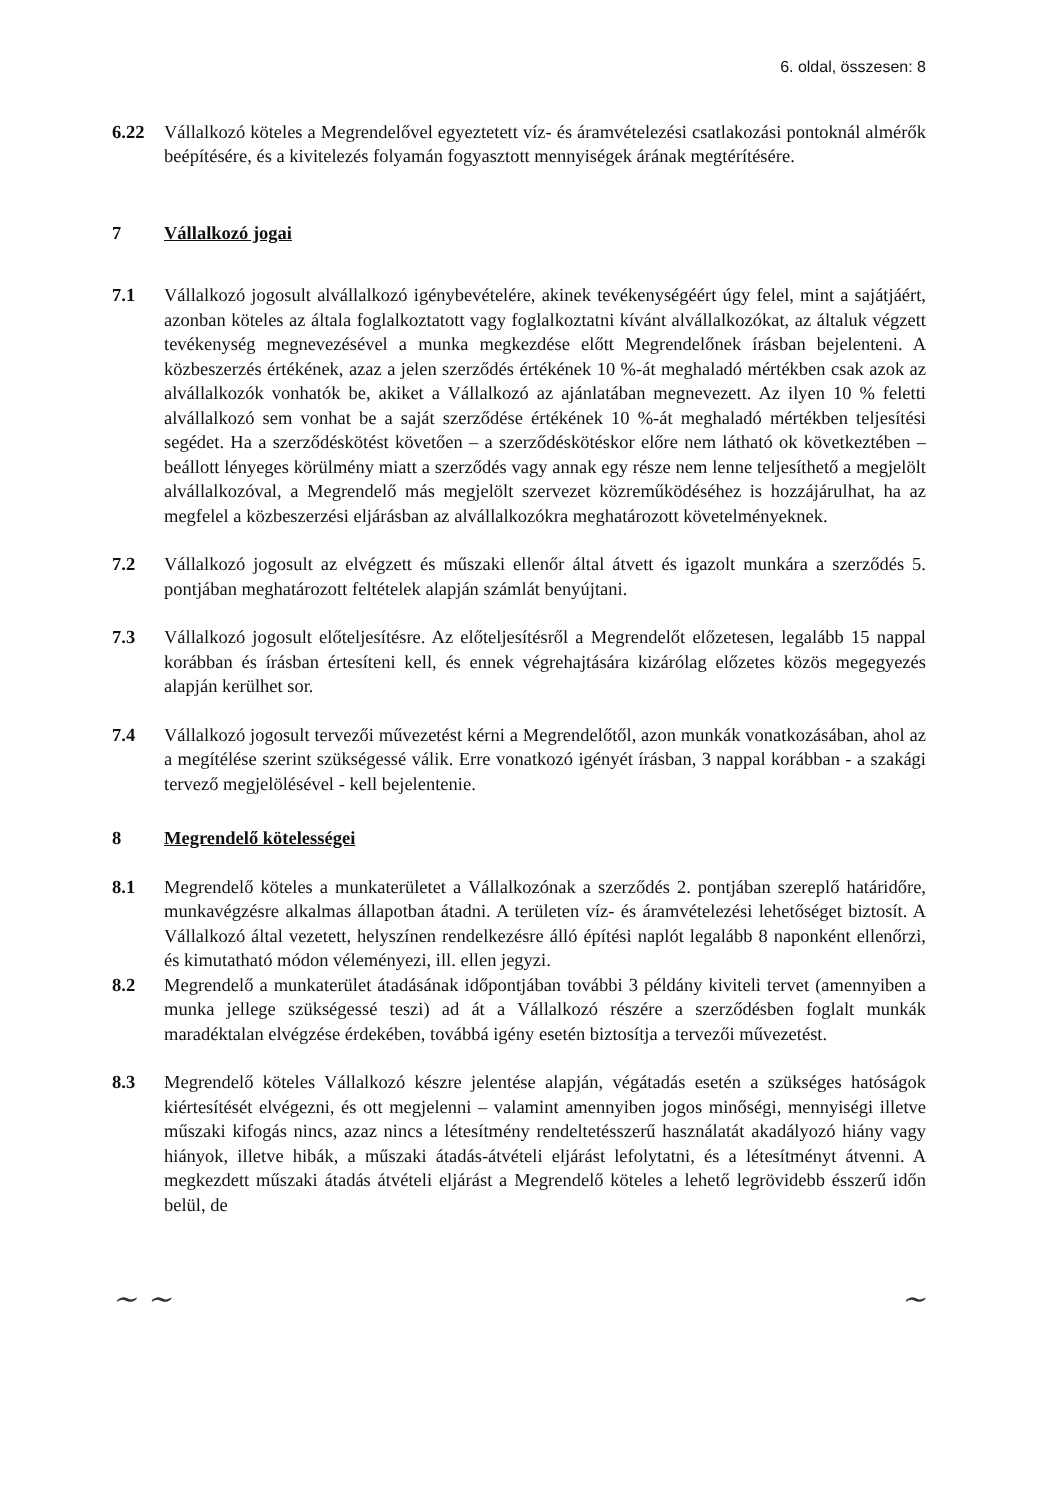6. oldal, összesen: 8
6.22 Vállalkozó köteles a Megrendelővel egyeztetett víz- és áramvételezési csatlakozási pontoknál almérők beépítésére, és a kivitelezés folyamán fogyasztott mennyiségek árának megtérítésére.
7 Vállalkozó jogai
7.1 Vállalkozó jogosult alvállalkozó igénybevételére, akinek tevékenységéért úgy felel, mint a sajátjáért, azonban köteles az általa foglalkoztatott vagy foglalkoztatni kívánt alvállalkozókat, az általuk végzett tevékenység megnevezésével a munka megkezdése előtt Megrendelőnek írásban bejelenteni. A közbeszerzés értékének, azaz a jelen szerződés értékének 10 %-át meghaladó mértékben csak azok az alvállalkozók vonhatók be, akiket a Vállalkozó az ajánlatában megnevezett. Az ilyen 10 % feletti alvállalkozó sem vonhat be a saját szerződése értékének 10 %-át meghaladó mértékben teljesítési segédet. Ha a szerződéskötést követően – a szerződéskötéskor előre nem látható ok következtében – beállott lényeges körülmény miatt a szerződés vagy annak egy része nem lenne teljesíthető a megjelölt alvállalkozóval, a Megrendelő más megjelölt szervezet közreműködéséhez is hozzájárulhat, ha az megfelel a közbeszerzési eljárásban az alvállalkozókra meghatározott követelményeknek.
7.2 Vállalkozó jogosult az elvégzett és műszaki ellenőr által átvett és igazolt munkára a szerződés 5. pontjában meghatározott feltételek alapján számlát benyújtani.
7.3 Vállalkozó jogosult előteljesítésre. Az előteljesítésről a Megrendelőt előzetesen, legalább 15 nappal korábban és írásban értesíteni kell, és ennek végrehajtására kizárólag előzetes közös megegyezés alapján kerülhet sor.
7.4 Vállalkozó jogosult tervezői művezetést kérni a Megrendelőtől, azon munkák vonatkozásában, ahol az a megítélése szerint szükségessé válik. Erre vonatkozó igényét írásban, 3 nappal korábban - a szakági tervező megjelölésével - kell bejelentenie.
8 Megrendelő kötelességei
8.1 Megrendelő köteles a munkaterületet a Vállalkozónak a szerződés 2. pontjában szereplő határidőre, munkavégzésre alkalmas állapotban átadni. A területen víz- és áramvételezési lehetőséget biztosít. A Vállalkozó által vezetett, helyszínen rendelkezésre álló építési naplót legalább 8 naponként ellenőrzi, és kimutatható módon véleményezi, ill. ellen jegyzi.
8.2 Megrendelő a munkaterület átadásának időpontjában további 3 példány kiviteli tervet (amennyiben a munka jellege szükségessé teszi) ad át a Vállalkozó részére a szerződésben foglalt munkák maradéktalan elvégzése érdekében, továbbá igény esetén biztosítja a tervezői művezetést.
8.3 Megrendelő köteles Vállalkozó készre jelentése alapján, végátadás esetén a szükséges hatóságok kiértesítését elvégezni, és ott megjelenni – valamint amennyiben jogos minőségi, mennyiségi illetve műszaki kifogás nincs, azaz nincs a létesítmény rendeltetésszerű használatát akadályozó hiány vagy hiányok, illetve hibák, a műszaki átadás-átvételi eljárást lefolytatni, és a létesítményt átvenni. A megkezdett műszaki átadás átvételi eljárást a Megrendelő köteles a lehető legrövidebb ésszerű időn belül, de
~ ~ ~